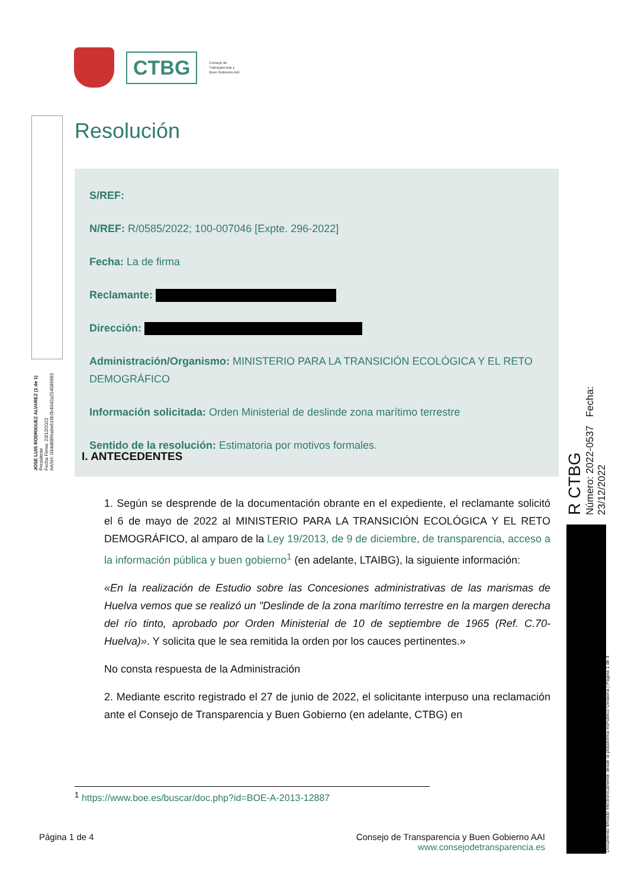CTBG
Consejo de
Transparencia y
Buen Gobierno AAI
JOSE LUIS RODRIGUEZ ALVAREZ (1 de 1)
Presidente
Fecha Firma: 23/12/2022
HASH: 03dd8896a9e616b2b4042a254589983
Resolución
S/REF:
N/REF: R/0585/2022; 100-007046 [Expte. 296-2022]
Fecha: La de firma
Reclamante:
Dirección:
Administración/Organismo: MINISTERIO PARA LA TRANSICIÓN ECOLÓGICA Y EL RETO DEMOGRÁFICO
Información solicitada: Orden Ministerial de deslinde zona marítimo terrestre
Sentido de la resolución: Estimatoria por motivos formales.
I. ANTECEDENTES
1. Según se desprende de la documentación obrante en el expediente, el reclamante solicitó el 6 de mayo de 2022 al MINISTERIO PARA LA TRANSICIÓN ECOLÓGICA Y EL RETO DEMOGRÁFICO, al amparo de la Ley 19/2013, de 9 de diciembre, de transparencia, acceso a la información pública y buen gobierno<sup>1</sup> (en adelante, LTAIBG), la siguiente información:
«En la realización de Estudio sobre las Concesiones administrativas de las marismas de Huelva vemos que se realizó un "Deslinde de la zona marítimo terrestre en la margen derecha del río tinto, aprobado por Orden Ministerial de 10 de septiembre de 1965 (Ref. C.70- Huelva)». Y solicita que le sea remitida la orden por los cauces pertinentes.»
No consta respuesta de la Administración
2. Mediante escrito registrado el 27 de junio de 2022, el solicitante interpuso una reclamación ante el Consejo de Transparencia y Buen Gobierno (en adelante, CTBG) en
<sup>1</sup> https://www.boe.es/buscar/doc.php?id=BOE-A-2013-12887
Página 1 de 4 Consejo de Transparencia y Buen Gobierno AAI
www.consejodetransparencia.es
R CTBG
Número: 2022-0537 Fecha: 23/12/2022
Documento firmado electrónicamente desde la plataforma esPublico Gestiona | Página 1 de 4